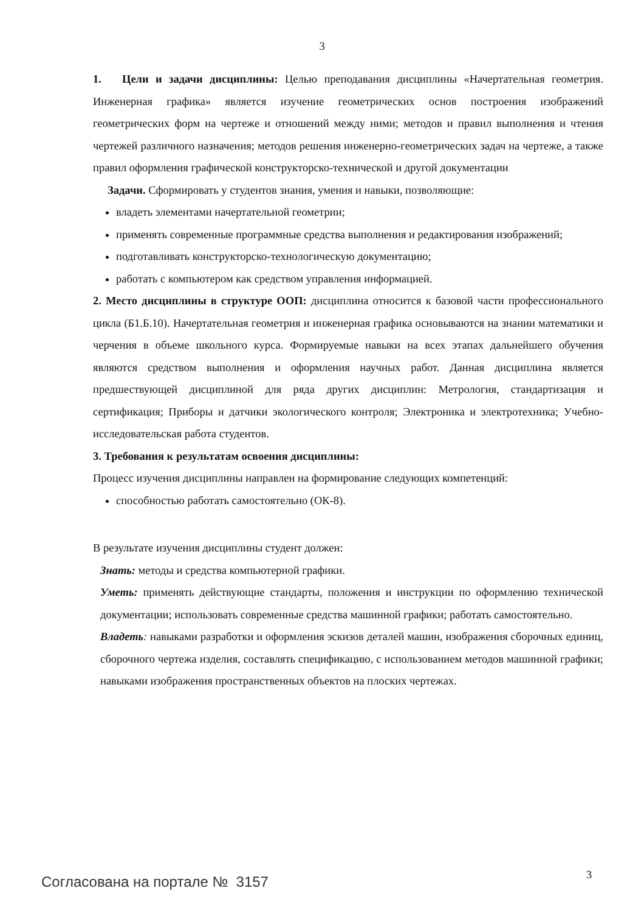3
1. Цели и задачи дисциплины: Целью преподавания дисциплины «Начертательная геометрия. Инженерная графика» является изучение геометрических основ построения изображений геометрических форм на чертеже и отношений между ними; методов и правил выполнения и чтения чертежей различного назначения; методов решения инженерно-геометрических задач на чертеже, а также правил оформления графической конструкторско-технической и другой документации
Задачи. Сформировать у студентов знания, умения и навыки, позволяющие:
владеть элементами начертательной геометрии;
применять современные программные средства выполнения и редактирования изображений;
подготавливать конструкторско-технологическую документацию;
работать с компьютером как средством управления информацией.
2. Место дисциплины в структуре ООП: дисциплина относится к базовой части профессионального цикла (Б1.Б.10). Начертательная геометрия и инженерная графика основываются на знании математики и черчения в объеме школьного курса. Формируемые навыки на всех этапах дальнейшего обучения являются средством выполнения и оформления научных работ. Данная дисциплина является предшествующей дисциплиной для ряда других дисциплин: Метрология, стандартизация и сертификация; Приборы и датчики экологического контроля; Электроника и электротехника; Учебно-исследовательская работа студентов.
3. Требования к результатам освоения дисциплины:
Процесс изучения дисциплины направлен на формирование следующих компетенций:
способностью работать самостоятельно (ОК-8).
В результате изучения дисциплины студент должен:
Знать: методы и средства компьютерной графики.
Уметь: применять действующие стандарты, положения и инструкции по оформлению технической документации; использовать современные средства машинной графики; работать самостоятельно.
Владеть: навыками разработки и оформления эскизов деталей машин, изображения сборочных единиц, сборочного чертежа изделия, составлять спецификацию, с использованием методов машинной графики; навыками изображения пространственных объектов на плоских чертежах.
3
Согласована на портале № 3157